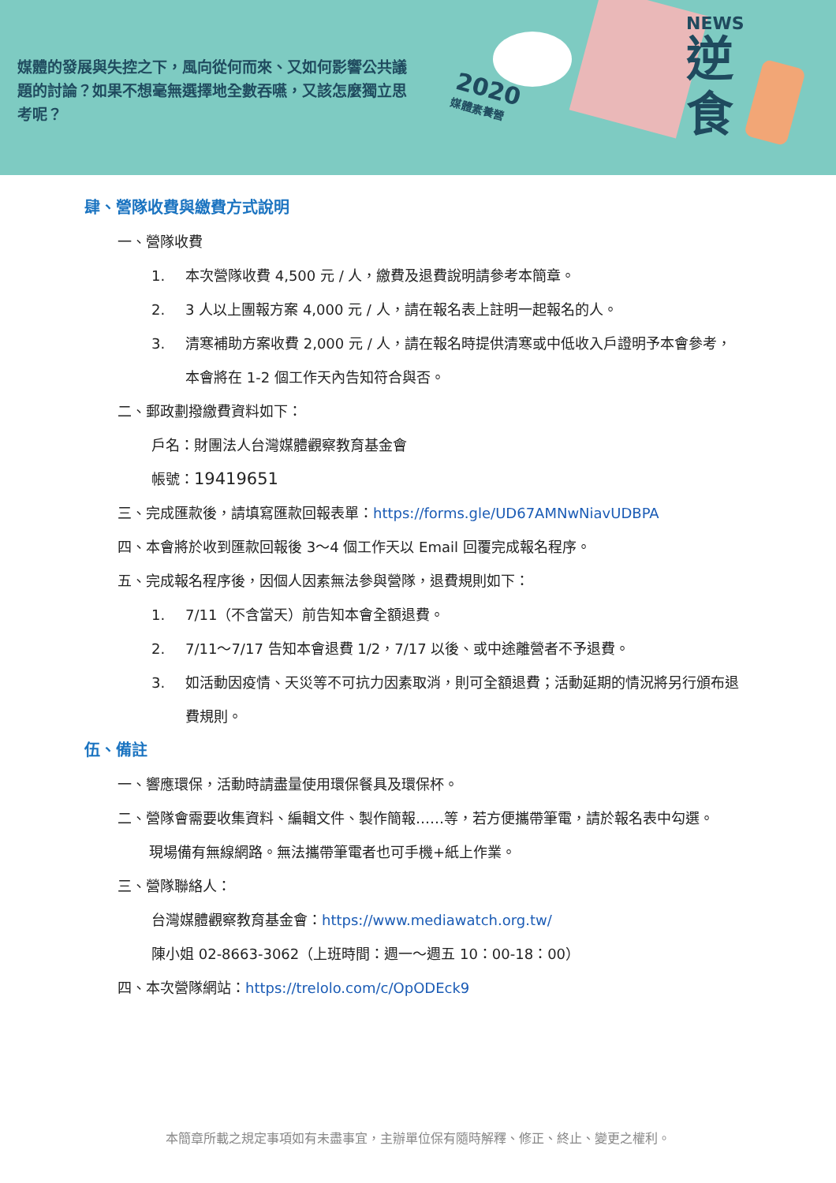媒體的發展與失控之下，風向從何而來、又如何影響公共議題的討論？如果不想毫無選擇地全數吞嚥，又該怎麼獨立思考呢？
2020
媒體素養營
NEWS
逆
食
肆、營隊收費與繳費方式說明
一、營隊收費
1. 本次營隊收費 4,500 元 / 人，繳費及退費說明請參考本簡章。
2. 3 人以上團報方案 4,000 元 / 人，請在報名表上註明一起報名的人。
3. 清寒補助方案收費 2,000 元 / 人，請在報名時提供清寒或中低收入戶證明予本會參考，本會將在 1-2 個工作天內告知符合與否。
二、郵政劃撥繳費資料如下：
戶名：財團法人台灣媒體觀察教育基金會
帳號：19419651
三、完成匯款後，請填寫匯款回報表單：https://forms.gle/UD67AMNwNiavUDBPA
四、本會將於收到匯款回報後 3～4 個工作天以 Email 回覆完成報名程序。
五、完成報名程序後，因個人因素無法參與營隊，退費規則如下：
1. 7/11（不含當天）前告知本會全額退費。
2. 7/11～7/17 告知本會退費 1/2，7/17 以後、或中途離營者不予退費。
3. 如活動因疫情、天災等不可抗力因素取消，則可全額退費；活動延期的情況將另行頒布退費規則。
伍、備註
一、響應環保，活動時請盡量使用環保餐具及環保杯。
二、營隊會需要收集資料、編輯文件、製作簡報……等，若方便攜帶筆電，請於報名表中勾選。現場備有無線網路。無法攜帶筆電者也可手機+紙上作業。
三、營隊聯絡人：
台灣媒體觀察教育基金會：https://www.mediawatch.org.tw/
陳小姐 02-8663-3062（上班時間：週一～週五 10：00-18：00）
四、本次營隊網站：https://trelolo.com/c/OpODEck9
本簡章所載之規定事項如有未盡事宜，主辦單位保有隨時解釋、修正、終止、變更之權利。